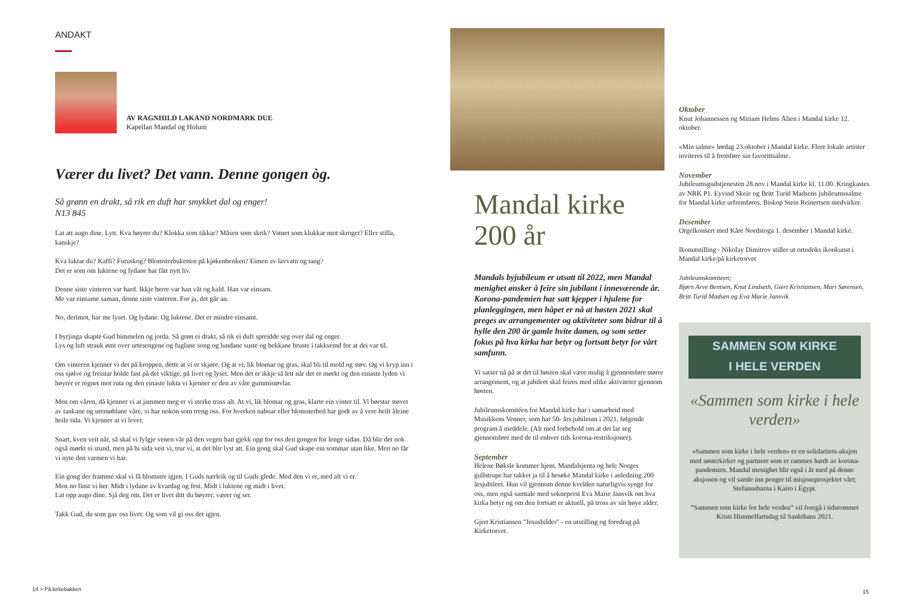ANDAKT
AV RAGNHILD LAKAND NORDMARK DUE
Kapellan Mandal og Holum
Værer du livet? Det vann. Denne gongen òg.
Så grønn en drakt, så rik en duft har smykket dal og enger!
N13 845
Lat att augo dine. Lytt. Kva høyrer du? Klokka som tikkar? Måsen som skrik? Vatnet som klukkar mot skroget? Eller stilla, kanskje?
Kva luktar du? Kaffi? Furuskog? Blomsterbuketten på kjøkenbenken? Eimen av lavvatn og tang?
Det er som om luktene og lydane har fått nytt liv.
Denne siste vinteren var hard. Ikkje berre var han våt og kald. Han var einsam.
Me var einsame saman, denne siste vinteren. For ja, det går an.
No, derimot, har me lyset. Og lydane. Og luktene. Det er mindre einsamt.
I byrjinga skapte Gud himmelen og jorda. Så grøn ei drakt, så rik ei duft spreidde seg over dal og enger.
Lys og luft strauk ømt over urtesengene og fuglane song og lundane suste og bekkane bruste i takksemd for at dei var til.
Om vinteren kjenner vi det på kroppen, dette at vi er skjøre. Og at vi, lik blomar og gras, skal bli til mold og støv. Og vi kryp inn i oss sjølve og freistar holde fast på det viktige, på livet og lyset. Men det er ikkje så lett når det er mørkt og den einaste lyden vi høyrer er regnet mot ruta og den einaste lukta vi kjenner er den av våte gummistøvlar.
Men om våren, då kjenner vi at jammen meg er vi sterke trass alt. At vi, lik blomar og gras, klarte ein vinter til. Vi børstar støvet av tankane og utemøblane våre, vi har nokon som treng oss. For hverken naboar eller blomsterbed har godt av å vere heilt åleine heile tida. Vi kjenner at vi lever.
Snart, kven veit når, så skal vi fylgje venen vår på den vegen han gjekk opp for oss den gongen for lenge sidan. Då blir det nok også mørkt ei stund, men på hi sida veit vi, trur vi, at det blir lyst att. Ein gong skal Gud skape ein sommar utan like. Men no får vi nyte den varmen vi har.
Ein gong der framme skal vi få blomstre igjen. I Guds nærleik og til Guds glede. Med den vi er, med alt vi er.
Men no finst vi her. Midt i lydane av kvardag og fest. Midt i luktene og midt i livet.
Lat opp augo dine. Sjå deg om. Det er livet ditt du høyrer, værer og ser.
Takk Gud, du som gav oss livet. Og som vil gi oss det igjen.
Mandal kirke
200 år
Mandals byjubileum er utsatt til 2022, men Mandal menighet ønsker å feire sin jubilant i inneværende år. Korona-pandemien har satt kjepper i hjulene for planleggingen, men håpet er nå at høsten 2021 skal preges av arrangementer og aktiviteter som bidrar til å hylle den 200 år gamle hvite damen, og som setter fokus på hva kirka har betyr og fortsatt betyr for vårt samfunn.
Vi satser nå på at det til høsten skal være mulig å gjennomføre større arrangement, og at jubileet skal feires med ulike aktiviteter gjennom høsten.
Jubileumskomitéen for Mandal kirke har i samarbeid med Musikkens Venner, som har 50- års jubileum i 2021, følgende program å meddele. (Alt med forbehold om at det lar seg gjennomføre med de til enhver tids korona-restriksjoner).
September
Helene Bøksle kommer hjem. Mandalsjenta og hele Norges gullstrupe har takket ja til å besøke Mandal kirke i anledning 200 årsjubileet. Hun vil gjennom denne kvelden naturligvis synge for oss, men også samtale med sokneprest Eva Marie Jansvik om hva kirka betyr og om den fortsatt er aktuell, på tross av sin høye alder.
Gjert Kristiansen "Jesusbilder" - en utstilling og foredrag på Kirketorvet.
Oktober
Knut Johannessen og Miriam Helms Ålien i Mandal kirke 12. oktober.
«Min salme» lørdag 23.oktober i Mandal kirke. Flere lokale artister inviteres til å fremføre sin favorittsalme.
November
Jubileumsgudstjenesten 28.nov i Mandal kirke kl. 11.00. Kringkastes av NRK P1. Eyvind Skeie og Britt Turid Madsens jubileumssalme for Mandal kirke urfremføres. Biskop Stein Reinertsen medvirker.
Desember
Orgelkonsert med Kåre Nordstoga 1. desember i Mandal kirke.
Ikonutstilling - Nikolay Dimitrov stiller ut ortodoks ikonkunst i Mandal kirke/på kirketorvet
Jubileumskomiteen;
Bjørn Arve Bentsen, Knut Lindseth, Giert Kristiansen, Mari Sørensen, Britt Turid Madsen og Eva Marie Jansvik
SAMMEN SOM KIRKE
I HELE VERDEN
«Sammen som kirke i hele verden»
«Sammen som kirke i hele verden» er en solidaritets-aksjon med søsterkirker og partnere som er rammes hardt av korona-pandemien. Mandal menighet blir også i år med på denne aksjonen og vil samle inn penger til misjonsprosjektet vårt; Stefanusbarna i Kairo i Egypt.
“Sammen som kirke for hele verden” vil foregå i tidsrommet Kristi Himmelfartsdag til Sankthans 2021.
14 > På kirkebakken 15